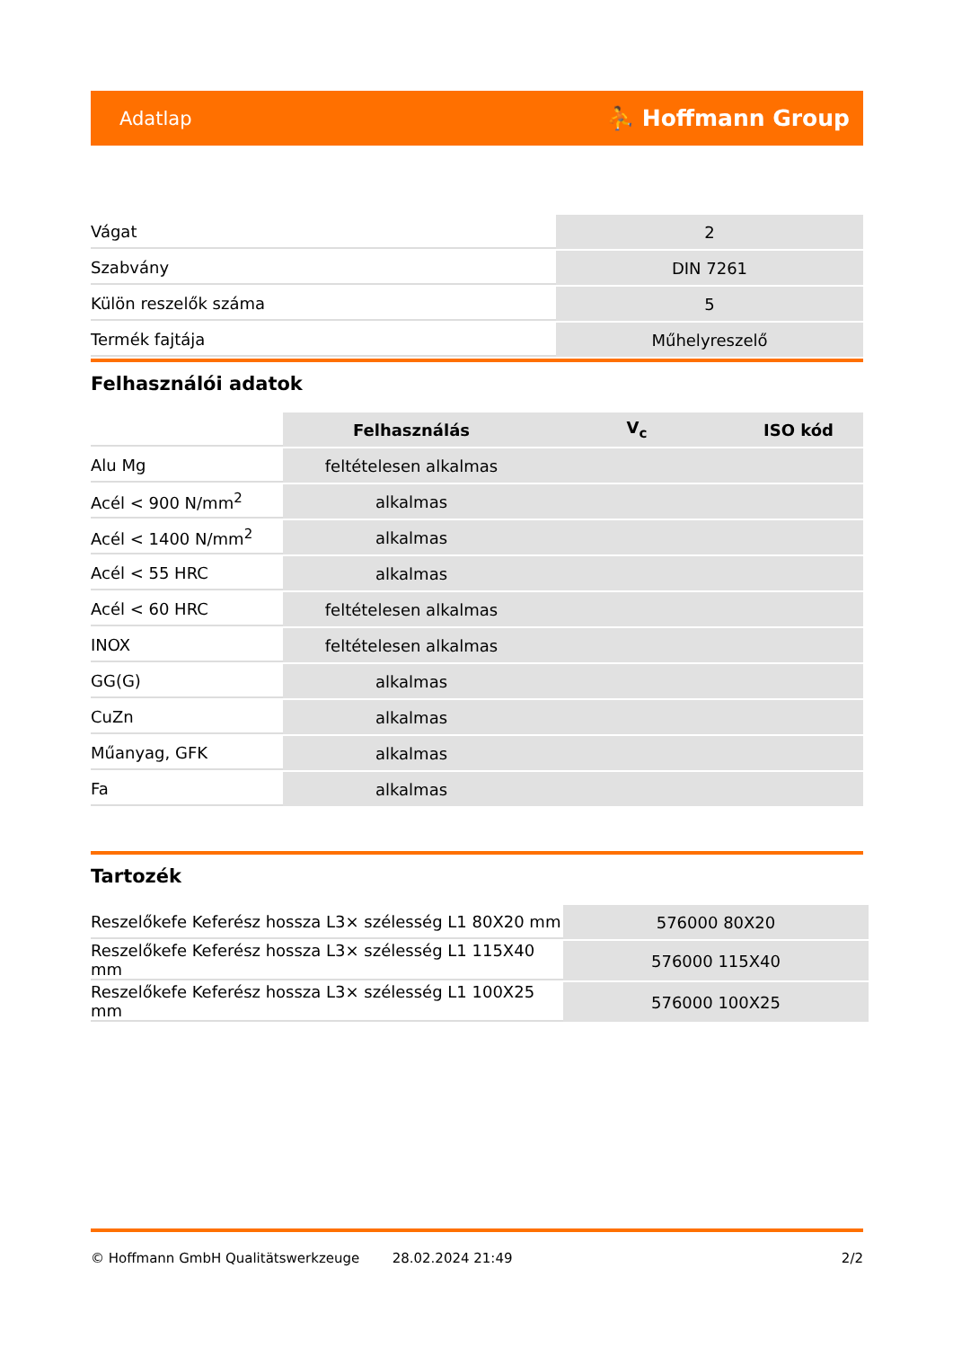Adatlap ⛹ Hoffmann Group
| Vágat | 2 |
| Szabvány | DIN 7261 |
| Külön reszelők száma | 5 |
| Termék fajtája | Műhelyreszelő |
Felhasználói adatok
| | Felhasználás | V<sub>c</sub> | ISO kód |
| --- | --- | --- | --- |
| Alu Mg | feltételesen alkalmas | | |
| Acél < 900 N/mm<sup>2</sup> | alkalmas | | |
| Acél < 1400 N/mm<sup>2</sup> | alkalmas | | |
| Acél < 55 HRC | alkalmas | | |
| Acél < 60 HRC | feltételesen alkalmas | | |
| INOX | feltételesen alkalmas | | |
| GG(G) | alkalmas | | |
| CuZn | alkalmas | | |
| Műanyag, GFK | alkalmas | | |
| Fa | alkalmas | | |
Tartozék
| Reszelőkefe Keferész hossza L3× szélesség L1 80X20 mm | 576000 80X20 |
| Reszelőkefe Keferész hossza L3× szélesség L1 115X40 mm | 576000 115X40 |
| Reszelőkefe Keferész hossza L3× szélesség L1 100X25 mm | 576000 100X25 |
© Hoffmann GmbH Qualitätswerkzeuge 28.02.2024 21:49 2/2